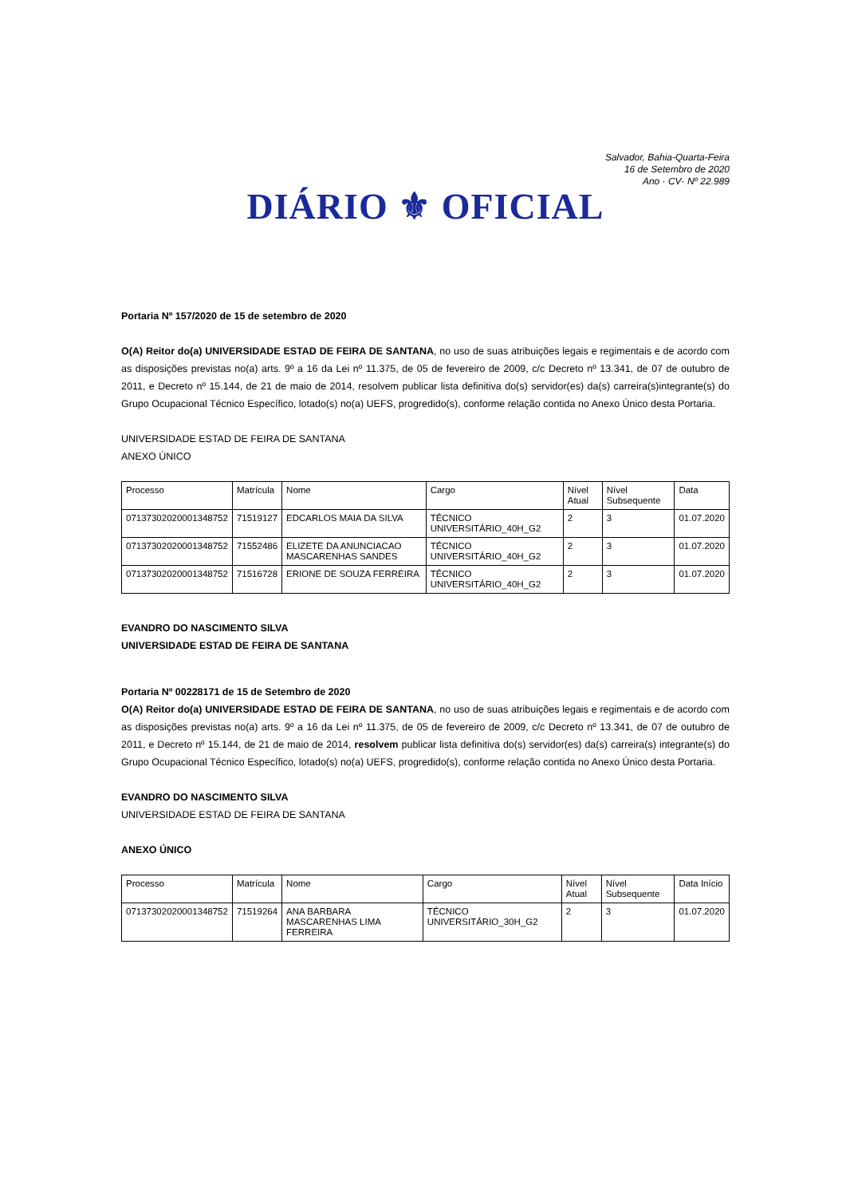Salvador, Bahia-Quarta-Feira
16 de Setembro de 2020
Ano · CV· Nº 22.989
DIÁRIO ⚜ OFICIAL
Portaria Nº 157/2020 de 15 de setembro de 2020
O(A) Reitor do(a) UNIVERSIDADE ESTAD DE FEIRA DE SANTANA, no uso de suas atribuições legais e regimentais e de acordo com as disposições previstas no(a) arts. 9º a 16 da Lei nº 11.375, de 05 de fevereiro de 2009, c/c Decreto nº 13.341, de 07 de outubro de 2011, e Decreto nº 15.144, de 21 de maio de 2014, resolvem publicar lista definitiva do(s) servidor(es) da(s) carreira(s)integrante(s) do Grupo Ocupacional Técnico Específico, lotado(s) no(a) UEFS, progredido(s), conforme relação contida no Anexo Único desta Portaria.
UNIVERSIDADE ESTAD DE FEIRA DE SANTANA
ANEXO ÚNICO
| Processo | Matrícula | Nome | Cargo | Nível Atual | Nível Subsequente | Data |
| 07137302020001348752 | 71519127 | EDCARLOS MAIA DA SILVA | TÉCNICO UNIVERSITÁRIO_40H_G2 | 2 | 3 | 01.07.2020 |
| 07137302020001348752 | 71552486 | ELIZETE DA ANUNCIACAO MASCARENHAS SANDES | TÉCNICO UNIVERSITÁRIO_40H_G2 | 2 | 3 | 01.07.2020 |
| 07137302020001348752 | 71516728 | ERIONE DE SOUZA FERREIRA | TÉCNICO UNIVERSITÁRIO_40H_G2 | 2 | 3 | 01.07.2020 |
EVANDRO DO NASCIMENTO SILVA
UNIVERSIDADE ESTAD DE FEIRA DE SANTANA
Portaria Nº 00228171 de 15 de Setembro de 2020
O(A) Reitor do(a) UNIVERSIDADE ESTAD DE FEIRA DE SANTANA, no uso de suas atribuições legais e regimentais e de acordo com as disposições previstas no(a) arts. 9º a 16 da Lei nº 11.375, de 05 de fevereiro de 2009, c/c Decreto nº 13.341, de 07 de outubro de 2011, e Decreto nº 15.144, de 21 de maio de 2014, resolvem publicar lista definitiva do(s) servidor(es) da(s) carreira(s) integrante(s) do Grupo Ocupacional Técnico Específico, lotado(s) no(a) UEFS, progredido(s), conforme relação contida no Anexo Único desta Portaria.
EVANDRO DO NASCIMENTO SILVA
UNIVERSIDADE ESTAD DE FEIRA DE SANTANA
ANEXO ÚNICO
| Processo | Matrícula | Nome | Cargo | Nível Atual | Nível Subsequente | Data Início |
| 07137302020001348752 | 71519264 | ANA BARBARA MASCARENHAS LIMA FERREIRA | TÉCNICO UNIVERSITÁRIO_30H_G2 | 2 | 3 | 01.07.2020 |